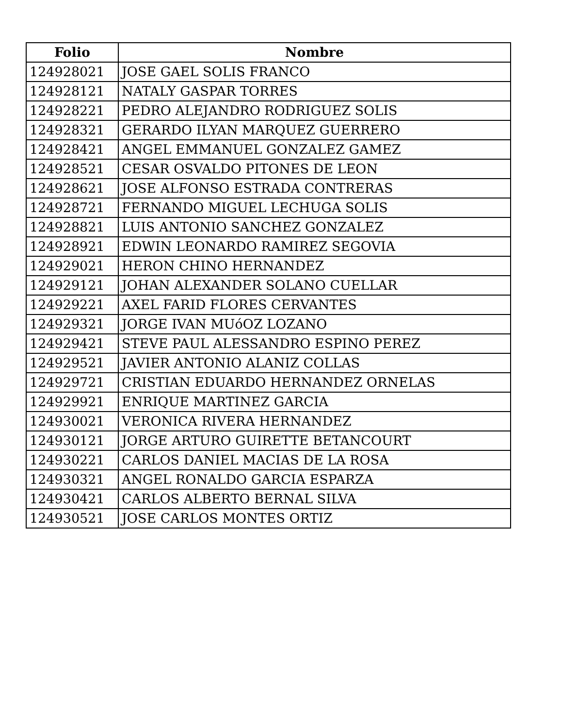| Folio | Nombre |
| --- | --- |
| 124928021 | JOSE GAEL SOLIS FRANCO |
| 124928121 | NATALY GASPAR TORRES |
| 124928221 | PEDRO ALEJANDRO RODRIGUEZ SOLIS |
| 124928321 | GERARDO ILYAN MARQUEZ GUERRERO |
| 124928421 | ANGEL EMMANUEL GONZALEZ GAMEZ |
| 124928521 | CESAR OSVALDO PITONES DE LEON |
| 124928621 | JOSE ALFONSO ESTRADA CONTRERAS |
| 124928721 | FERNANDO MIGUEL LECHUGA SOLIS |
| 124928821 | LUIS ANTONIO SANCHEZ GONZALEZ |
| 124928921 | EDWIN LEONARDO RAMIREZ SEGOVIA |
| 124929021 | HERON CHINO HERNANDEZ |
| 124929121 | JOHAN ALEXANDER SOLANO CUELLAR |
| 124929221 | AXEL FARID FLORES CERVANTES |
| 124929321 | JORGE IVAN MUóOZ LOZANO |
| 124929421 | STEVE PAUL ALESSANDRO ESPINO PEREZ |
| 124929521 | JAVIER ANTONIO ALANIZ COLLAS |
| 124929721 | CRISTIAN EDUARDO HERNANDEZ ORNELAS |
| 124929921 | ENRIQUE MARTINEZ GARCIA |
| 124930021 | VERONICA RIVERA HERNANDEZ |
| 124930121 | JORGE ARTURO GUIRETTE BETANCOURT |
| 124930221 | CARLOS DANIEL MACIAS DE LA ROSA |
| 124930321 | ANGEL RONALDO GARCIA ESPARZA |
| 124930421 | CARLOS ALBERTO BERNAL SILVA |
| 124930521 | JOSE CARLOS MONTES ORTIZ |